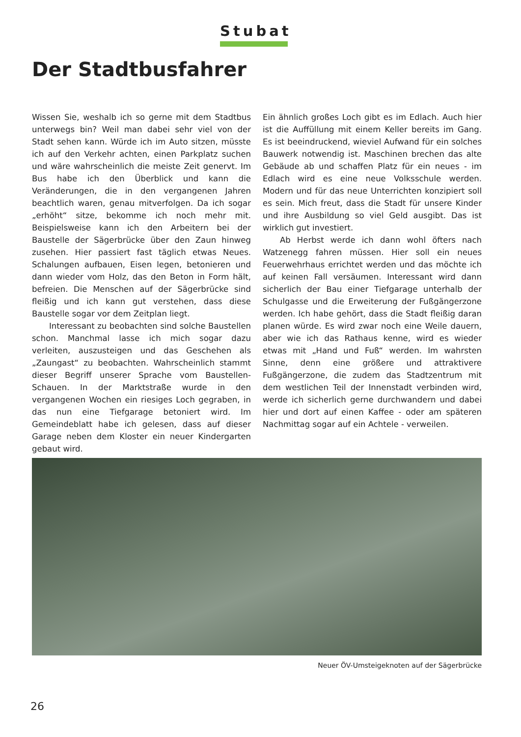Stubat
Der Stadtbusfahrer
Wissen Sie, weshalb ich so gerne mit dem Stadtbus unterwegs bin? Weil man dabei sehr viel von der Stadt sehen kann. Würde ich im Auto sitzen, müsste ich auf den Verkehr achten, einen Parkplatz suchen und wäre wahrscheinlich die meiste Zeit genervt. Im Bus habe ich den Überblick und kann die Veränderungen, die in den vergangenen Jahren beachtlich waren, genau mitverfolgen. Da ich sogar „erhöht“ sitze, bekomme ich noch mehr mit. Beispielsweise kann ich den Arbeitern bei der Baustelle der Sägerbrücke über den Zaun hinweg zusehen. Hier passiert fast täglich etwas Neues. Schalungen aufbauen, Eisen legen, betonieren und dann wieder vom Holz, das den Beton in Form hält, befreien. Die Menschen auf der Sägerbrücke sind fleißig und ich kann gut verstehen, dass diese Baustelle sogar vor dem Zeitplan liegt.
Interessant zu beobachten sind solche Baustellen schon. Manchmal lasse ich mich sogar dazu verleiten, auszusteigen und das Geschehen als „Zaungast“ zu beobachten. Wahrscheinlich stammt dieser Begriff unserer Sprache vom Baustellen-Schauen. In der Marktstraße wurde in den vergangenen Wochen ein riesiges Loch gegraben, in das nun eine Tiefgarage betoniert wird. Im Gemeindeblatt habe ich gelesen, dass auf dieser Garage neben dem Kloster ein neuer Kindergarten gebaut wird.
Ein ähnlich großes Loch gibt es im Edlach. Auch hier ist die Auffüllung mit einem Keller bereits im Gang. Es ist beeindruckend, wieviel Aufwand für ein solches Bauwerk notwendig ist. Maschinen brechen das alte Gebäude ab und schaffen Platz für ein neues - im Edlach wird es eine neue Volksschule werden. Modern und für das neue Unterrichten konzipiert soll es sein. Mich freut, dass die Stadt für unsere Kinder und ihre Ausbildung so viel Geld ausgibt. Das ist wirklich gut investiert.
Ab Herbst werde ich dann wohl öfters nach Watzenegg fahren müssen. Hier soll ein neues Feuerwehrhaus errichtet werden und das möchte ich auf keinen Fall versäumen. Interessant wird dann sicherlich der Bau einer Tiefgarage unterhalb der Schulgasse und die Erweiterung der Fußgängerzone werden. Ich habe gehört, dass die Stadt fleißig daran planen würde. Es wird zwar noch eine Weile dauern, aber wie ich das Rathaus kenne, wird es wieder etwas mit „Hand und Fuß“ werden. Im wahrsten Sinne, denn eine größere und attraktivere Fußgängerzone, die zudem das Stadtzentrum mit dem westlichen Teil der Innenstadt verbinden wird, werde ich sicherlich gerne durchwandern und dabei hier und dort auf einen Kaffee - oder am späteren Nachmittag sogar auf ein Achtele - verweilen.
Neuer ÖV-Umsteigeknoten auf der Sägerbrücke
26